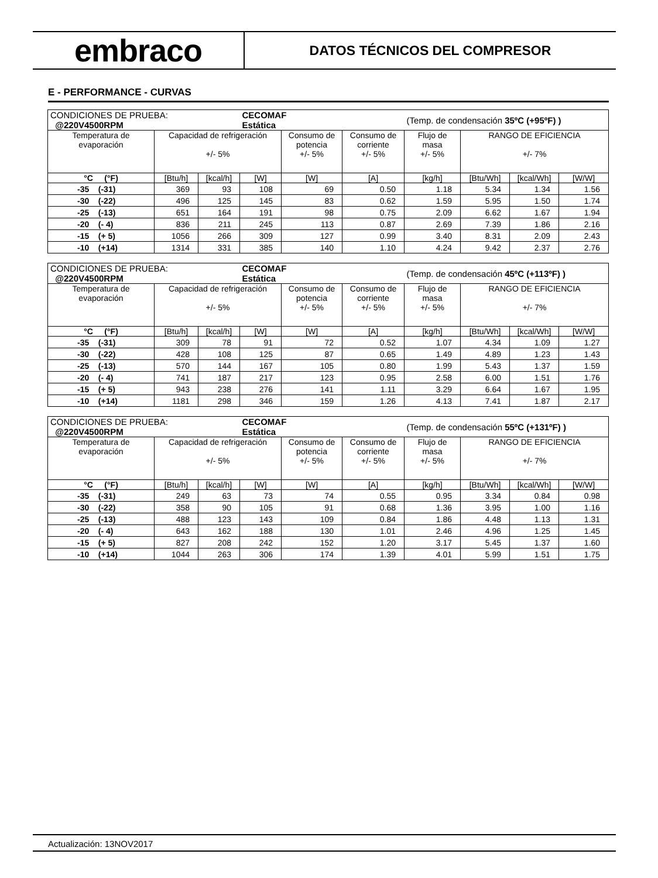embraco
DATOS TÉCNICOS DEL COMPRESOR
E - PERFORMANCE - CURVAS
| CONDICIONES DE PRUEBA: @220V4500RPM | | | CECOMAF Estática | | | (Temp. de condensación 35ºC (+95ºF) ) | | | |
| Temperatura de evaporación | Capacidad de refrigeración +/- 5% | | | Consumo de potencia +/- 5% | Consumo de corriente +/- 5% | Flujo de masa +/- 5% | RANGO DE EFICIENCIA +/- 7% | | |
| °C (°F) | [Btu/h] | [kcal/h] | [W] | [W] | [A] | [kg/h] | [Btu/Wh] | [kcal/Wh] | [W/W] |
| -35 (-31) | 369 | 93 | 108 | 69 | 0.50 | 1.18 | 5.34 | 1.34 | 1.56 |
| -30 (-22) | 496 | 125 | 145 | 83 | 0.62 | 1.59 | 5.95 | 1.50 | 1.74 |
| -25 (-13) | 651 | 164 | 191 | 98 | 0.75 | 2.09 | 6.62 | 1.67 | 1.94 |
| -20 (- 4) | 836 | 211 | 245 | 113 | 0.87 | 2.69 | 7.39 | 1.86 | 2.16 |
| -15 (+ 5) | 1056 | 266 | 309 | 127 | 0.99 | 3.40 | 8.31 | 2.09 | 2.43 |
| -10 (+14) | 1314 | 331 | 385 | 140 | 1.10 | 4.24 | 9.42 | 2.37 | 2.76 |
| CONDICIONES DE PRUEBA: @220V4500RPM | | | CECOMAF Estática | | | (Temp. de condensación 45ºC (+113ºF) ) | | | |
| Temperatura de evaporación | Capacidad de refrigeración +/- 5% | | | Consumo de potencia +/- 5% | Consumo de corriente +/- 5% | Flujo de masa +/- 5% | RANGO DE EFICIENCIA +/- 7% | | |
| °C (°F) | [Btu/h] | [kcal/h] | [W] | [W] | [A] | [kg/h] | [Btu/Wh] | [kcal/Wh] | [W/W] |
| -35 (-31) | 309 | 78 | 91 | 72 | 0.52 | 1.07 | 4.34 | 1.09 | 1.27 |
| -30 (-22) | 428 | 108 | 125 | 87 | 0.65 | 1.49 | 4.89 | 1.23 | 1.43 |
| -25 (-13) | 570 | 144 | 167 | 105 | 0.80 | 1.99 | 5.43 | 1.37 | 1.59 |
| -20 (- 4) | 741 | 187 | 217 | 123 | 0.95 | 2.58 | 6.00 | 1.51 | 1.76 |
| -15 (+ 5) | 943 | 238 | 276 | 141 | 1.11 | 3.29 | 6.64 | 1.67 | 1.95 |
| -10 (+14) | 1181 | 298 | 346 | 159 | 1.26 | 4.13 | 7.41 | 1.87 | 2.17 |
| CONDICIONES DE PRUEBA: @220V4500RPM | | | CECOMAF Estática | | | (Temp. de condensación 55ºC (+131ºF) ) | | | |
| Temperatura de evaporación | Capacidad de refrigeración +/- 5% | | | Consumo de potencia +/- 5% | Consumo de corriente +/- 5% | Flujo de masa +/- 5% | RANGO DE EFICIENCIA +/- 7% | | |
| °C (°F) | [Btu/h] | [kcal/h] | [W] | [W] | [A] | [kg/h] | [Btu/Wh] | [kcal/Wh] | [W/W] |
| -35 (-31) | 249 | 63 | 73 | 74 | 0.55 | 0.95 | 3.34 | 0.84 | 0.98 |
| -30 (-22) | 358 | 90 | 105 | 91 | 0.68 | 1.36 | 3.95 | 1.00 | 1.16 |
| -25 (-13) | 488 | 123 | 143 | 109 | 0.84 | 1.86 | 4.48 | 1.13 | 1.31 |
| -20 (- 4) | 643 | 162 | 188 | 130 | 1.01 | 2.46 | 4.96 | 1.25 | 1.45 |
| -15 (+ 5) | 827 | 208 | 242 | 152 | 1.20 | 3.17 | 5.45 | 1.37 | 1.60 |
| -10 (+14) | 1044 | 263 | 306 | 174 | 1.39 | 4.01 | 5.99 | 1.51 | 1.75 |
Actualización: 13NOV2017